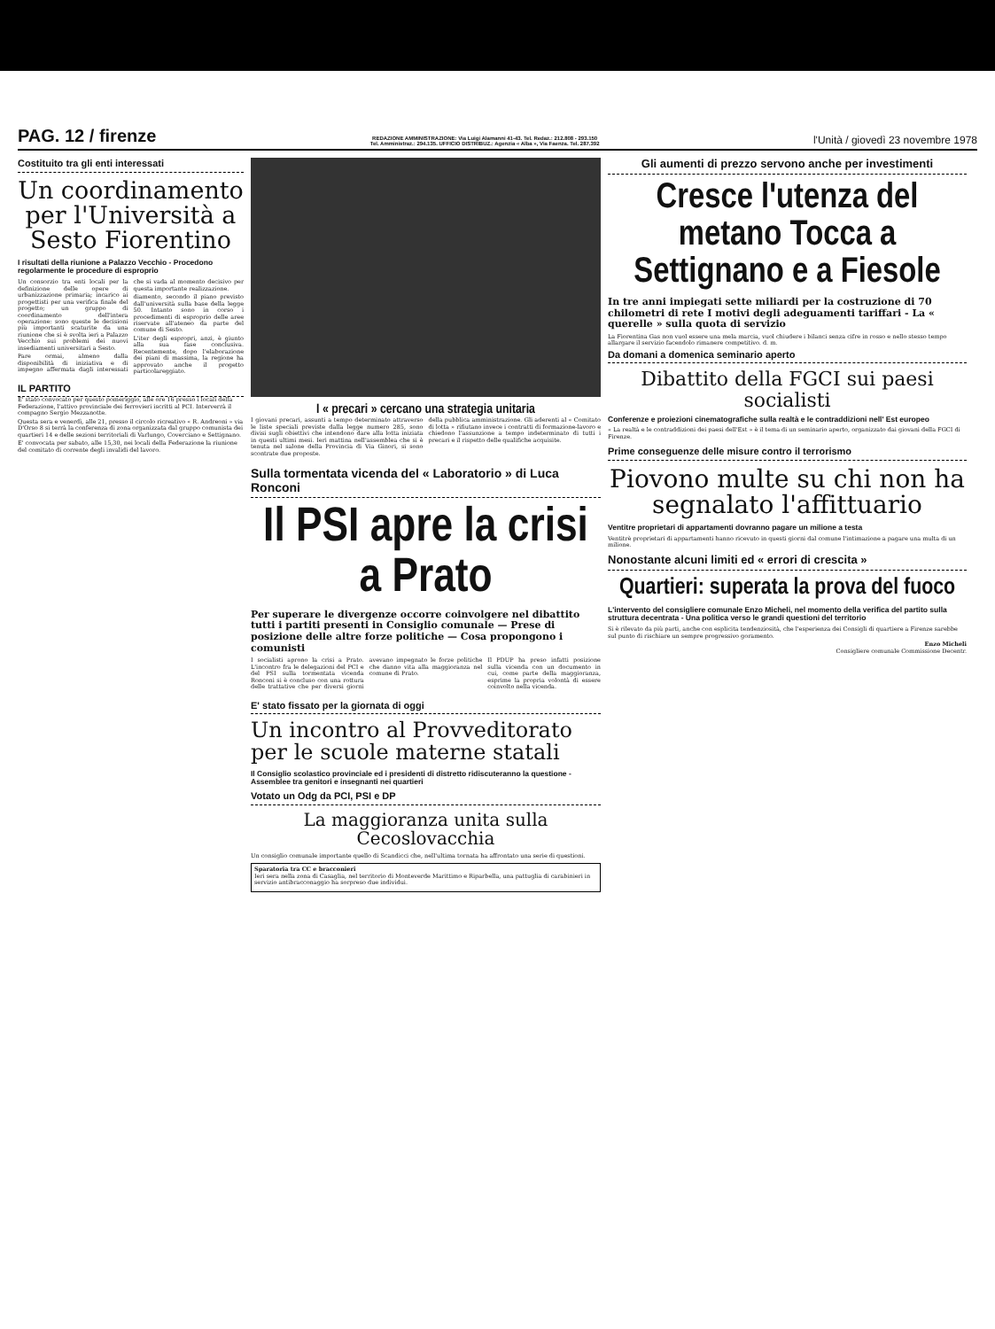PAG. 12 / firenze REDAZIONE AMMINISTRAZIONE: Via Luigi Alamanni 41-43. Tel. Redaz.: 212.808 - 293.150
Tel. Amministraz.: 294.135. UFFICIO DISTRIBUZ.: Agenzia « Alba », Via Faenza. Tel. 287.392 l'Unità / giovedì 23 novembre 1978
Costituito tra gli enti interessati
Un coordinamento per l'Università a Sesto Fiorentino
I risultati della riunione a Palazzo Vecchio - Procedono regolarmente le procedure di esproprio
Un consorzio tra enti locali per la definizione delle opere di urbanizzazione primaria; incarico ai progettisti per una verifica finale del progetto; un gruppo di coordinamento dell'intera operazione: sono queste le decisioni più importanti scaturite da una riunione che si è svolta ieri a Palazzo Vecchio sui problemi dei nuovi insediamenti universitari a Sesto.
Pare ormai, almeno dalla disponibilità di iniziativa e di impegno affermata dagli interessati che si vada al momento decisivo per questa importante realizzazione.
diamento, secondo il piano previsto dall'università sulla base della legge 50. Intanto sono in corso i procedimenti di esproprio delle aree riservate all'ateneo da parte del comune di Sesto.
L'iter degli espropri, anzi, è giunto alla sua fase conclusiva. Recentemente, dopo l'elaborazione dei piani di massima, la regione ha approvato anche il progetto particolareggiato.
IL PARTITO
E' stato convocato per questo pomeriggio, alle ore 16 presso i locali della Federazione, l'attivo provinciale dei ferrovieri iscritti al PCI. Interverrà il compagno Sergio Mezzanotte.
Questa sera e venerdì, alle 21, presso il circolo ricreativo « R. Andreoni » via D'Orso 8 si terrà la conferenza di zona organizzata dal gruppo comunista dei quartieri 14 e delle sezioni territoriali di Varlungo, Coverciano e Settignano.
E' convocata per sabato, alle 15,30, nei locali della Federazione la riunione del comitato di corrente degli invalidi del lavoro.
I « precari » cercano una strategia unitaria
I giovani precari, assunti a tempo determinato attraverso le liste speciali previste dalla legge numero 285, sono divisi sugli obiettivi che intendono dare alla lotta iniziata in questi ultimi mesi. Ieri mattina nell'assemblea che si è tenuta nel salone della Provincia di Via Ginori, si sono scontrate due proposte.
della pubblica amministrazione. Gli aderenti al « Comitato di lotta » rifiutano invece i contratti di formazione-lavoro e chiedono l'assunzione a tempo indeterminato di tutti i precari e il rispetto delle qualifiche acquisite.
Sulla tormentata vicenda del « Laboratorio » di Luca Ronconi
Il PSI apre la crisi a Prato
Per superare le divergenze occorre coinvolgere nel dibattito tutti i partiti presenti in Consiglio comunale — Prese di posizione delle altre forze politiche — Cosa propongono i comunisti
I socialisti aprono la crisi a Prato. L'incontro fra le delegazioni del PCI e del PSI sulla tormentata vicenda Ronconi si è concluso con una rottura delle trattative che per diversi giorni avevano impegnato le forze politiche che danno vita alla maggioranza nel comune di Prato.
Il PDUP ha preso infatti posizione sulla vicenda con un documento in cui, come parte della maggioranza, esprime la propria volontà di essere coinvolto nella vicenda.
E' stato fissato per la giornata di oggi
Un incontro al Provveditorato per le scuole materne statali
Il Consiglio scolastico provinciale ed i presidenti di distretto ridiscuteranno la questione - Assemblee tra genitori e insegnanti nei quartieri
Votato un Odg da PCI, PSI e DP
La maggioranza unita sulla Cecoslovacchia
Un consiglio comunale importante quello di Scandicci che, nell'ultima tornata ha affrontato una serie di questioni.
Sparatoria tra CC e bracconieri
Ieri sera nella zona di Casaglia, nel territorio di Monteverde Marittimo e Riparbella, una pattuglia di carabinieri in servizio antibracconaggio ha sorpreso due individui.
Gli aumenti di prezzo servono anche per investimenti
Cresce l'utenza del metano Tocca a Settignano e a Fiesole
In tre anni impiegati sette miliardi per la costruzione di 70 chilometri di rete I motivi degli adeguamenti tariffari - La « querelle » sulla quota di servizio
La Fiorentina Gas non vuol essere una mela marcia, vuol chiudere i bilanci senza cifre in rosso e nello stesso tempo allargare il servizio facendolo rimanere competitivo. d. m.
Da domani a domenica seminario aperto
Dibattito della FGCI sui paesi socialisti
Conferenze e proiezioni cinematografiche sulla realtà e le contraddizioni nell' Est europeo
« La realtà e le contraddizioni dei paesi dell'Est » è il tema di un seminario aperto, organizzato dai giovani della FGCI di Firenze.
Prime conseguenze delle misure contro il terrorismo
Piovono multe su chi non ha segnalato l'affittuario
Ventitre proprietari di appartamenti dovranno pagare un milione a testa
Ventitrè proprietari di appartamenti hanno ricevuto in questi giorni dal comune l'intimazione a pagare una multa di un milione.
Nonostante alcuni limiti ed « errori di crescita »
Quartieri: superata la prova del fuoco
L'intervento del consigliere comunale Enzo Micheli, nel momento della verifica del partito sulla struttura decentrata - Una politica verso le grandi questioni del territorio
Si è rilevato da più parti, anche con esplicita tendenziosità, che l'esperienza dei Consigli di quartiere a Firenze sarebbe sul punto di rischiare un sempre progressivo goramento.
Enzo Micheli
Consigliere comunale Commissione Decentr.